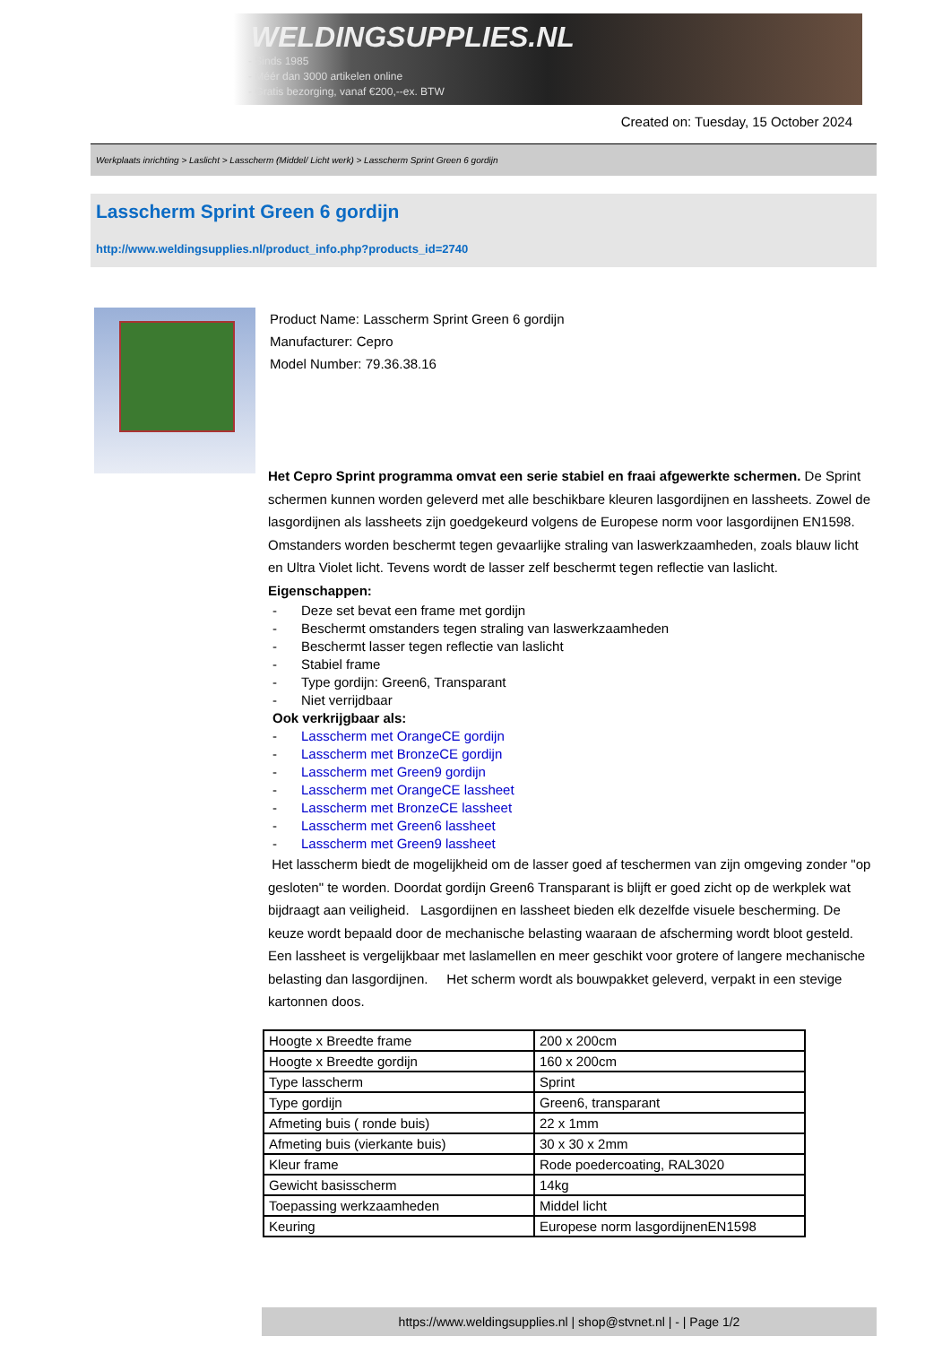WELDINGSUPPLIES.NL
- Sinds 1985
- Méér dan 3000 artikelen online
- Gratis bezorging, vanaf €200,--ex. BTW
Created on: Tuesday, 15 October 2024
Werkplaats inrichting > Laslicht > Lasscherm (Middel/ Licht werk) > Lasscherm Sprint Green 6 gordijn
Lasscherm Sprint Green 6 gordijn
http://www.weldingsupplies.nl/product_info.php?products_id=2740
Product Name: Lasscherm Sprint Green 6 gordijn
Manufacturer: Cepro
Model Number: 79.36.38.16
Het Cepro Sprint programma omvat een serie stabiel en fraai afgewerkte schermen. De Sprint schermen kunnen worden geleverd met alle beschikbare kleuren lasgordijnen en lassheets. Zowel de lasgordijnen als lassheets zijn goedgekeurd volgens de Europese norm voor lasgordijnen EN1598. Omstanders worden beschermt tegen gevaarlijke straling van laswerkzaamheden, zoals blauw licht en Ultra Violet licht. Tevens wordt de lasser zelf beschermt tegen reflectie van laslicht. Eigenschappen:
- Deze set bevat een frame met gordijn
- Beschermt omstanders tegen straling van laswerkzaamheden
- Beschermt lasser tegen reflectie van laslicht
- Stabiel frame
- Type gordijn: Green6, Transparant
- Niet verrijdbaar
Ook verkrijgbaar als:
- Lasscherm met OrangeCE gordijn
- Lasscherm met BronzeCE gordijn
- Lasscherm met Green9 gordijn
- Lasscherm met OrangeCE lassheet
- Lasscherm met BronzeCE lassheet
- Lasscherm met Green6 lassheet
- Lasscherm met Green9 lassheet
Het lasscherm biedt de mogelijkheid om de lasser goed af teschermen van zijn omgeving zonder "op gesloten" te worden. Doordat gordijn Green6 Transparant is blijft er goed zicht op de werkplek wat bijdraagt aan veiligheid. Lasgordijnen en lassheet bieden elk dezelfde visuele bescherming. De keuze wordt bepaald door de mechanische belasting waaraan de afscherming wordt bloot gesteld. Een lassheet is vergelijkbaar met laslamellen en meer geschikt voor grotere of langere mechanische belasting dan lasgordijnen. Het scherm wordt als bouwpakket geleverd, verpakt in een stevige kartonnen doos.
| Hoogte x Breedte frame | 200 x 200cm |
| Hoogte x Breedte gordijn | 160 x 200cm |
| Type lasscherm | Sprint |
| Type gordijn | Green6, transparant |
| Afmeting buis ( ronde buis) | 22 x 1mm |
| Afmeting buis (vierkante buis) | 30 x 30 x 2mm |
| Kleur frame | Rode poedercoating, RAL3020 |
| Gewicht basisscherm | 14kg |
| Toepassing werkzaamheden | Middel licht |
| Keuring | Europese norm lasgordijnenEN1598 |
https://www.weldingsupplies.nl | shop@stvnet.nl | - | Page 1/2